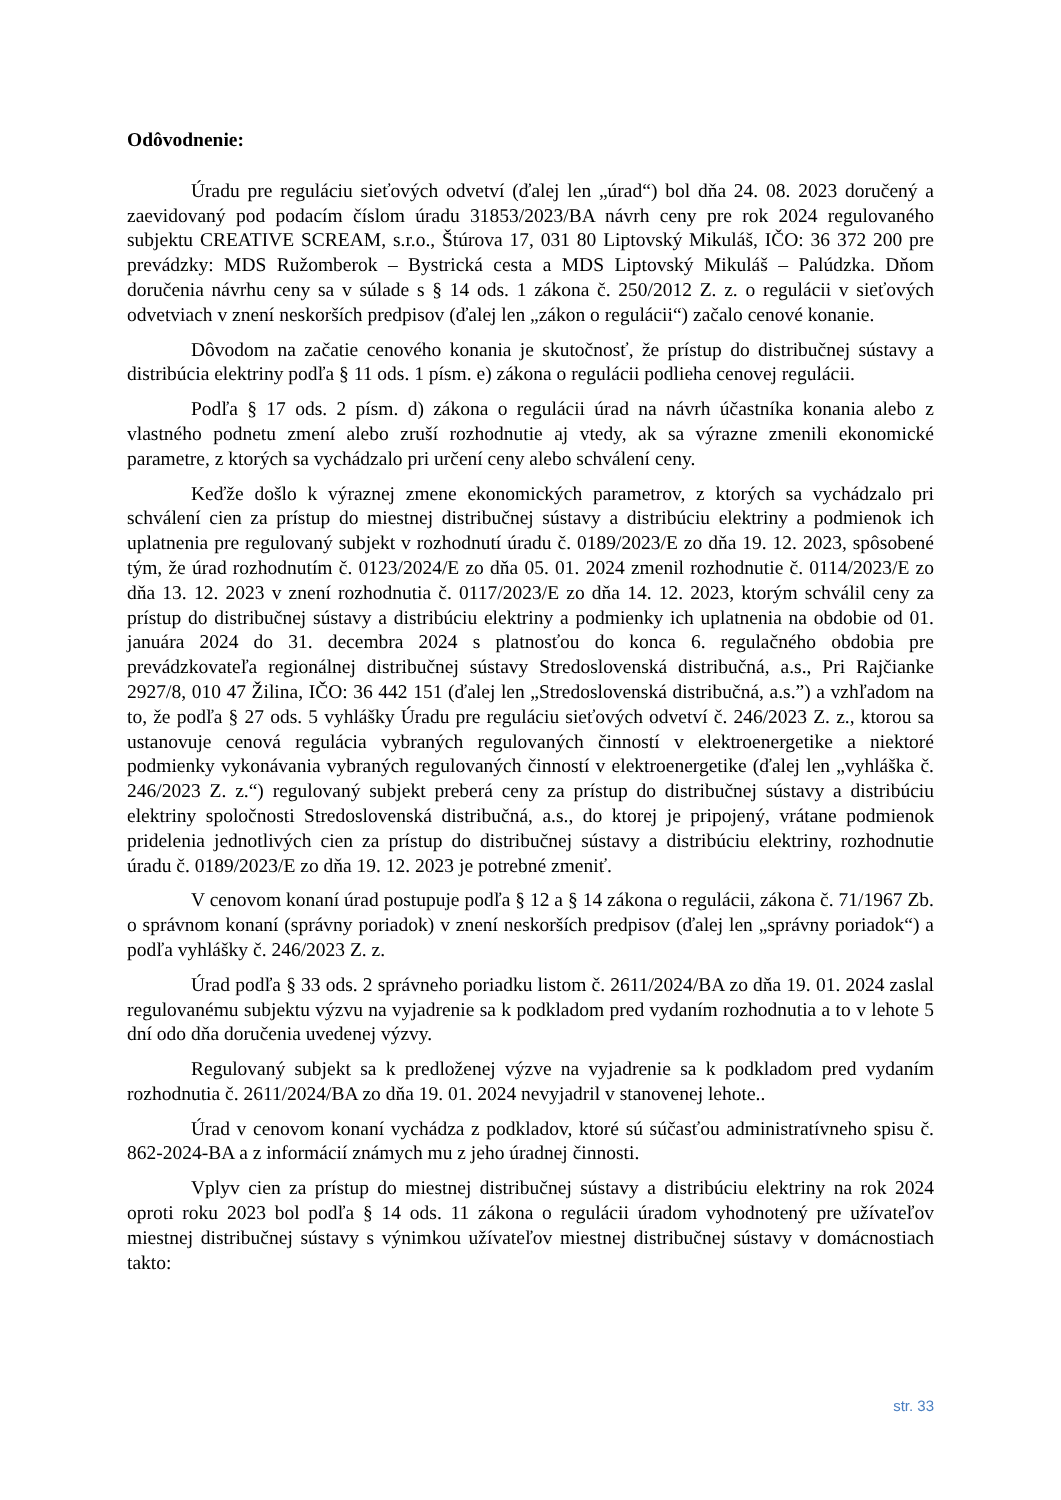Odôvodnenie:
Úradu pre reguláciu sieťových odvetví (ďalej len „úrad“) bol dňa 24. 08. 2023 doručený a zaevidovaný pod podacím číslom úradu 31853/2023/BA návrh ceny pre rok 2024 regulovaného subjektu CREATIVE SCREAM, s.r.o., Štúrova 17, 031 80 Liptovský Mikuláš, IČO: 36 372 200 pre prevádzky: MDS Ružomberok – Bystrická cesta a MDS Liptovský Mikuláš – Palúdzka. Dňom doručenia návrhu ceny sa v súlade s § 14 ods. 1 zákona č. 250/2012 Z. z. o regulácii v sieťových odvetviach v znení neskorších predpisov (ďalej len „zákon o regulácii“) začalo cenové konanie.
Dôvodom na začatie cenového konania je skutočnosť, že prístup do distribučnej sústavy a distribúcia elektriny podľa § 11 ods. 1 písm. e) zákona o regulácii podlieha cenovej regulácii.
Podľa § 17 ods. 2 písm. d) zákona o regulácii úrad na návrh účastníka konania alebo z vlastného podnetu zmení alebo zruší rozhodnutie aj vtedy, ak sa výrazne zmenili ekonomické parametre, z ktorých sa vychádzalo pri určení ceny alebo schválení ceny.
Keďže došlo k výraznej zmene ekonomických parametrov, z ktorých sa vychádzalo pri schválení cien za prístup do miestnej distribučnej sústavy a distribúciu elektriny a podmienok ich uplatnenia pre regulovaný subjekt v rozhodnutí úradu č. 0189/2023/E zo dňa 19. 12. 2023, spôsobené tým, že úrad rozhodnutím č. 0123/2024/E zo dňa 05. 01. 2024 zmenil rozhodnutie č. 0114/2023/E zo dňa 13. 12. 2023 v znení rozhodnutia č. 0117/2023/E zo dňa 14. 12. 2023, ktorým schválil ceny za prístup do distribučnej sústavy a distribúciu elektriny a podmienky ich uplatnenia na obdobie od 01. januára 2024 do 31. decembra 2024 s platnosťou do konca 6. regulačného obdobia pre prevádzkovateľa regionálnej distribučnej sústavy Stredoslovenská distribučná, a.s., Pri Rajčianke 2927/8, 010 47 Žilina, IČO: 36 442 151 (ďalej len „Stredoslovenská distribučná, a.s.”) a vzhľadom na to, že podľa § 27 ods. 5 vyhlášky Úradu pre reguláciu sieťových odvetví č. 246/2023 Z. z., ktorou sa ustanovuje cenová regulácia vybraných regulovaných činností v elektroenergetike a niektoré podmienky vykonávania vybraných regulovaných činností v elektroenergetike (ďalej len „vyhláška č. 246/2023 Z. z.“) regulovaný subjekt preberá ceny za prístup do distribučnej sústavy a distribúciu elektriny spoločnosti Stredoslovenská distribučná, a.s., do ktorej je pripojený, vrátane podmienok pridelenia jednotlivých cien za prístup do distribučnej sústavy a distribúciu elektriny, rozhodnutie úradu č. 0189/2023/E zo dňa 19. 12. 2023 je potrebné zmeniť.
V cenovom konaní úrad postupuje podľa § 12 a § 14 zákona o regulácii, zákona č. 71/1967 Zb. o správnom konaní (správny poriadok) v znení neskorších predpisov (ďalej len „správny poriadok“) a podľa vyhlášky č. 246/2023 Z. z.
Úrad podľa § 33 ods. 2 správneho poriadku listom č. 2611/2024/BA zo dňa 19. 01. 2024 zaslal regulovanému subjektu výzvu na vyjadrenie sa k podkladom pred vydaním rozhodnutia a to v lehote 5 dní odo dňa doručenia uvedenej výzvy.
Regulovaný subjekt sa k predloženej výzve na vyjadrenie sa k podkladom pred vydaním rozhodnutia č. 2611/2024/BA zo dňa 19. 01. 2024 nevyjadril v stanovenej lehote..
Úrad v cenovom konaní vychádza z podkladov, ktoré sú súčasťou administratívneho spisu č. 862-2024-BA a z informácií známych mu z jeho úradnej činnosti.
Vplyv cien za prístup do miestnej distribučnej sústavy a distribúciu elektriny na rok 2024 oproti roku 2023 bol podľa § 14 ods. 11 zákona o regulácii úradom vyhodnotený pre užívateľov miestnej distribučnej sústavy s výnimkou užívateľov miestnej distribučnej sústavy v domácnostiach takto:
str. 33